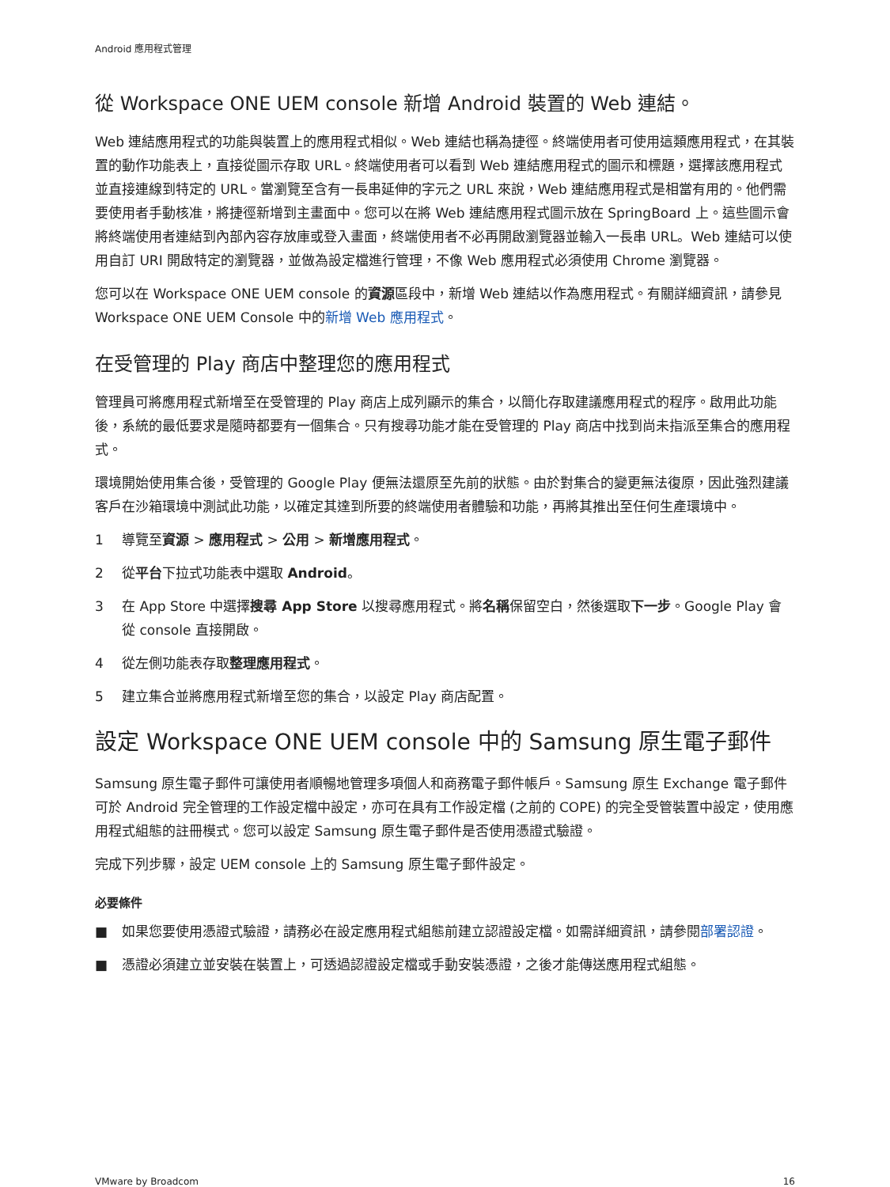Android 應用程式管理
從 Workspace ONE UEM console 新增 Android 裝置的 Web 連結。
Web 連結應用程式的功能與裝置上的應用程式相似。Web 連結也稱為捷徑。終端使用者可使用這類應用程式，在其裝置的動作功能表上，直接從圖示存取 URL。終端使用者可以看到 Web 連結應用程式的圖示和標題，選擇該應用程式並直接連線到特定的 URL。當瀏覽至含有一長串延伸的字元之 URL 來說，Web 連結應用程式是相當有用的。他們需要使用者手動核准，將捷徑新增到主畫面中。您可以在將 Web 連結應用程式圖示放在 SpringBoard 上。這些圖示會將終端使用者連結到內部內容存放庫或登入畫面，終端使用者不必再開啟瀏覽器並輸入一長串 URL。Web 連結可以使用自訂 URI 開啟特定的瀏覽器，並做為設定檔進行管理，不像 Web 應用程式必須使用 Chrome 瀏覽器。
您可以在 Workspace ONE UEM console 的資源區段中，新增 Web 連結以作為應用程式。有關詳細資訊，請參見 Workspace ONE UEM Console 中的新增 Web 應用程式。
在受管理的 Play 商店中整理您的應用程式
管理員可將應用程式新增至在受管理的 Play 商店上成列顯示的集合，以簡化存取建議應用程式的程序。啟用此功能後，系統的最低要求是隨時都要有一個集合。只有搜尋功能才能在受管理的 Play 商店中找到尚未指派至集合的應用程式。
環境開始使用集合後，受管理的 Google Play 便無法還原至先前的狀態。由於對集合的變更無法復原，因此強烈建議客戶在沙箱環境中測試此功能，以確定其達到所要的終端使用者體驗和功能，再將其推出至任何生產環境中。
1 導覽至資源 > 應用程式 > 公用 > 新增應用程式。
2 從平台下拉式功能表中選取 Android。
3 在 App Store 中選擇搜尋 App Store 以搜尋應用程式。將名稱保留空白，然後選取下一步。Google Play 會從 console 直接開啟。
4 從左側功能表存取整理應用程式。
5 建立集合並將應用程式新增至您的集合，以設定 Play 商店配置。
設定 Workspace ONE UEM console 中的 Samsung 原生電子郵件
Samsung 原生電子郵件可讓使用者順暢地管理多項個人和商務電子郵件帳戶。Samsung 原生 Exchange 電子郵件可於 Android 完全管理的工作設定檔中設定，亦可在具有工作設定檔 (之前的 COPE) 的完全受管裝置中設定，使用應用程式組態的註冊模式。您可以設定 Samsung 原生電子郵件是否使用憑證式驗證。
完成下列步驟，設定 UEM console 上的 Samsung 原生電子郵件設定。
必要條件
■ 如果您要使用憑證式驗證，請務必在設定應用程式組態前建立認證設定檔。如需詳細資訊，請參閱部署認證。
■ 憑證必須建立並安裝在裝置上，可透過認證設定檔或手動安裝憑證，之後才能傳送應用程式組態。
VMware by Broadcom 16